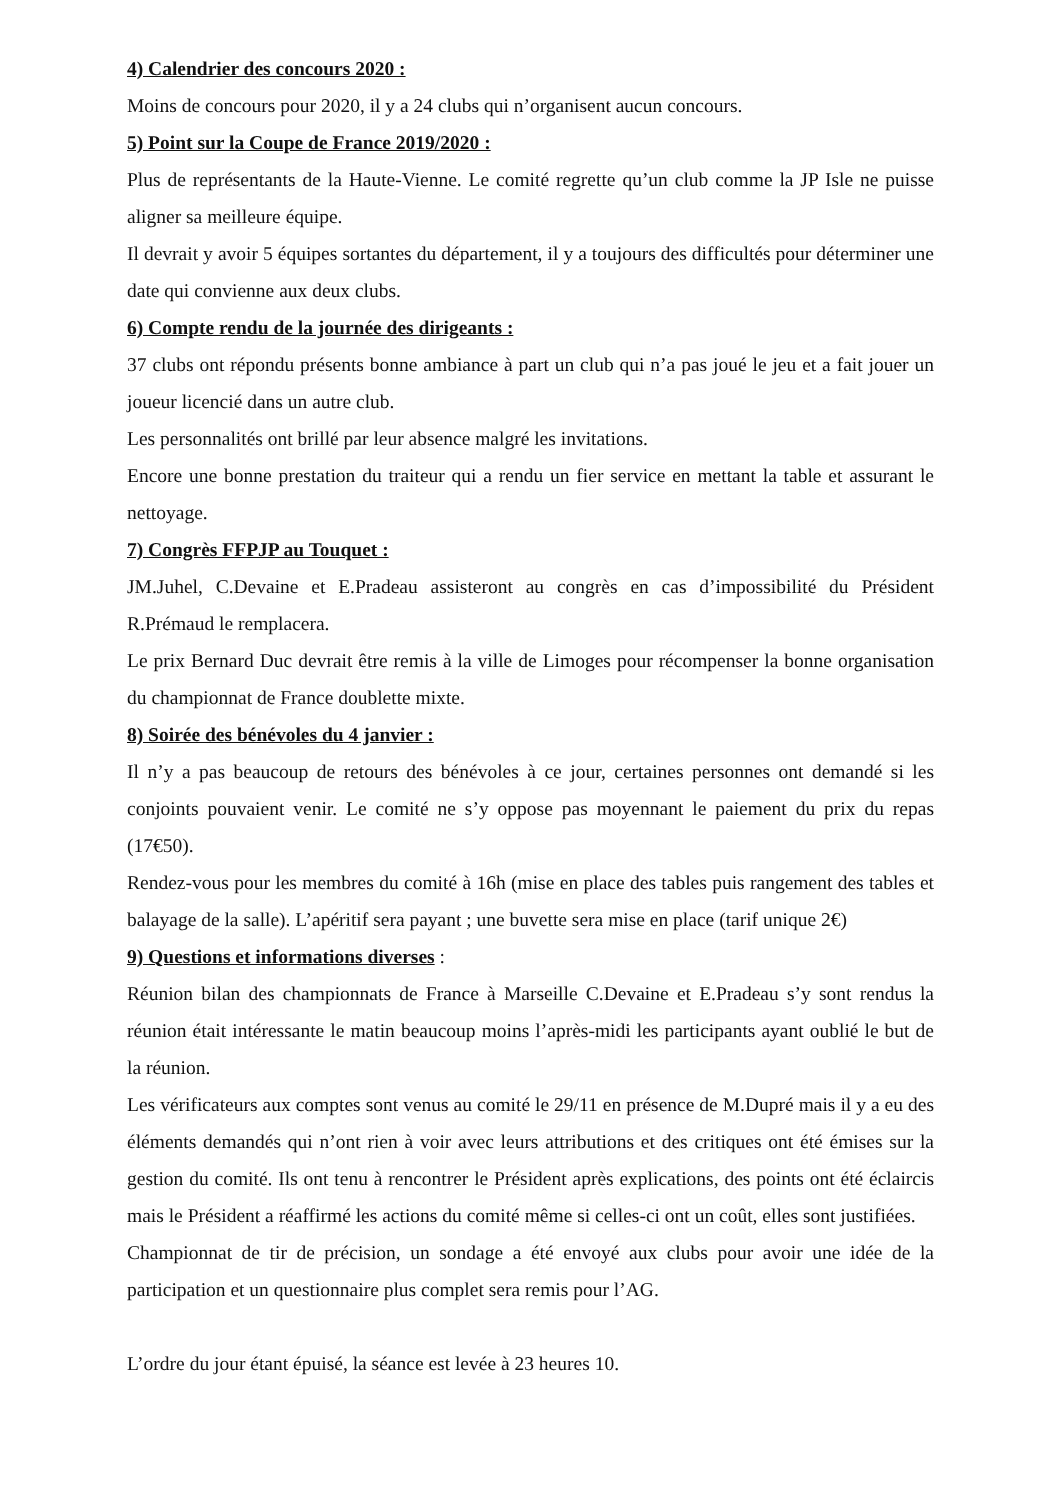4) Calendrier des concours 2020 :
Moins de concours pour 2020, il y a 24 clubs qui n’organisent aucun concours.
5) Point sur la Coupe de France 2019/2020 :
Plus de représentants de la Haute-Vienne. Le comité regrette qu’un club comme la JP Isle ne puisse aligner sa meilleure équipe.
Il devrait y avoir 5 équipes sortantes du département, il y a toujours des difficultés pour déterminer une date qui convienne aux deux clubs.
6) Compte rendu de la journée des dirigeants :
37 clubs ont répondu présents bonne ambiance à part un club qui n’a pas joué le jeu et a fait jouer un joueur licencié dans un autre club.
Les personnalités ont brillé par leur absence malgré les invitations.
Encore une bonne prestation du traiteur qui a rendu un fier service en mettant la table et assurant le nettoyage.
7) Congrès FFPJP au Touquet :
JM.Juhel, C.Devaine et E.Pradeau assisteront au congrès en cas d’impossibilité du Président R.Prémaud le remplacera.
Le prix Bernard Duc devrait être remis à la ville de Limoges pour récompenser la bonne organisation du championnat de France doublette mixte.
8) Soirée des bénévoles du 4 janvier :
Il n’y a pas beaucoup de retours des bénévoles à ce jour, certaines personnes ont demandé si les conjoints pouvaient venir. Le comité ne s’y oppose pas moyennant le paiement du prix du repas (17€50).
Rendez-vous pour les membres du comité à 16h (mise en place des tables puis rangement des tables et balayage de la salle). L’apéritif sera payant ; une buvette sera mise en place (tarif unique 2€)
9) Questions et informations diverses :
Réunion bilan des championnats de France à Marseille C.Devaine et E.Pradeau s’y sont rendus la réunion était intéressante le matin beaucoup moins l’après-midi les participants ayant oublié le but de la réunion.
Les vérificateurs aux comptes sont venus au comité le 29/11 en présence de M.Dupré mais il y a eu des éléments demandés qui n’ont rien à voir avec leurs attributions et des critiques ont été émises sur la gestion du comité. Ils ont tenu à rencontrer le Président après explications, des points ont été éclaircis mais le Président a réaffirmé les actions du comité même si celles-ci ont un coût, elles sont justifiées.
Championnat de tir de précision, un sondage a été envoyé aux clubs pour avoir une idée de la participation et un questionnaire plus complet sera remis pour l’AG.
L’ordre du jour étant épuisé, la séance est levée à 23 heures 10.